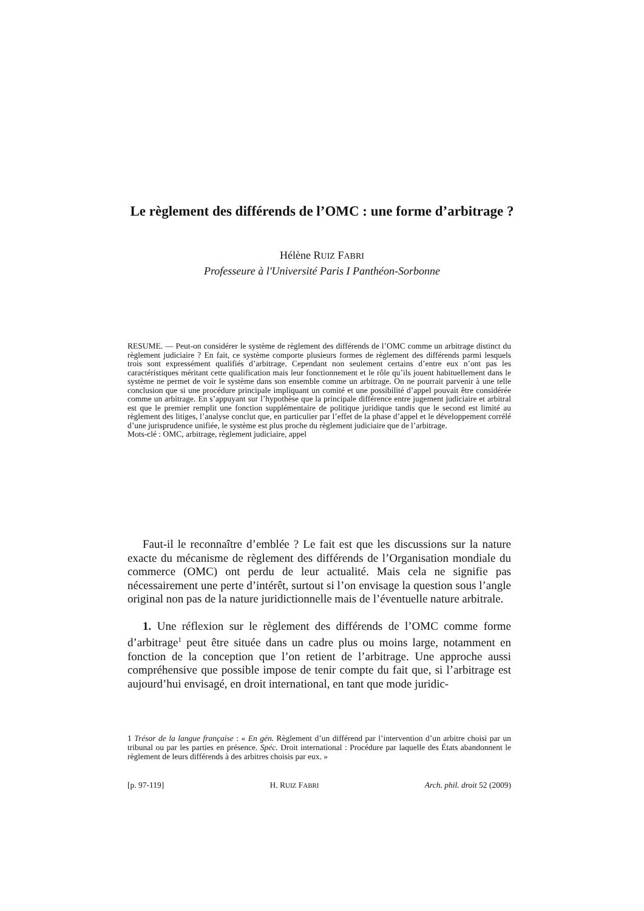Le règlement des différends de l’OMC : une forme d’arbitrage ?
Hélène RUIZ FABRI
Professeure à l'Université Paris I Panthéon-Sorbonne
RESUME. — Peut-on considérer le système de règlement des différends de l’OMC comme un arbitrage distinct du règlement judiciaire ? En fait, ce système comporte plusieurs formes de règlement des différends parmi lesquels trois sont expressément qualifiés d’arbitrage. Cependant non seulement certains d’entre eux n’ont pas les caractéristiques méritant cette qualification mais leur fonctionnement et le rôle qu’ils jouent habituellement dans le système ne permet de voir le système dans son ensemble comme un arbitrage. On ne pourrait parvenir à une telle conclusion que si une procédure principale impliquant un comité et une possibilité d’appel pouvait être considérée comme un arbitrage. En s’appuyant sur l’hypothèse que la principale différence entre jugement judiciaire et arbitral est que le premier remplit une fonction supplémentaire de politique juridique tandis que le second est limité au règlement des litiges, l’analyse conclut que, en particulier par l’effet de la phase d’appel et le développement corrélé d’une jurisprudence unifiée, le système est plus proche du règlement judiciaire que de l’arbitrage.
Mots-clé : OMC, arbitrage, règlement judiciaire, appel
Faut-il le reconnaître d’emblée ? Le fait est que les discussions sur la nature exacte du mécanisme de règlement des différends de l’Organisation mondiale du commerce (OMC) ont perdu de leur actualité. Mais cela ne signifie pas nécessairement une perte d’intérêt, surtout si l’on envisage la question sous l’angle original non pas de la nature juridictionnelle mais de l’éventuelle nature arbitrale.
1. Une réflexion sur le règlement des différends de l’OMC comme forme d’arbitrage<sup>1</sup> peut être située dans un cadre plus ou moins large, notamment en fonction de la conception que l’on retient de l’arbitrage. Une approche aussi compréhensive que possible impose de tenir compte du fait que, si l’arbitrage est aujourd’hui envisagé, en droit international, en tant que mode juridic-
1 Trésor de la langue française : « En gén. Règlement d’un différend par l’intervention d’un arbitre choisi par un tribunal ou par les parties en présence. Spéc. Droit international : Procédure par laquelle des États abandonnent le règlement de leurs différends à des arbitres choisis par eux. »
[p. 97-119] H. RUIZ FABRI Arch. phil. droit 52 (2009)